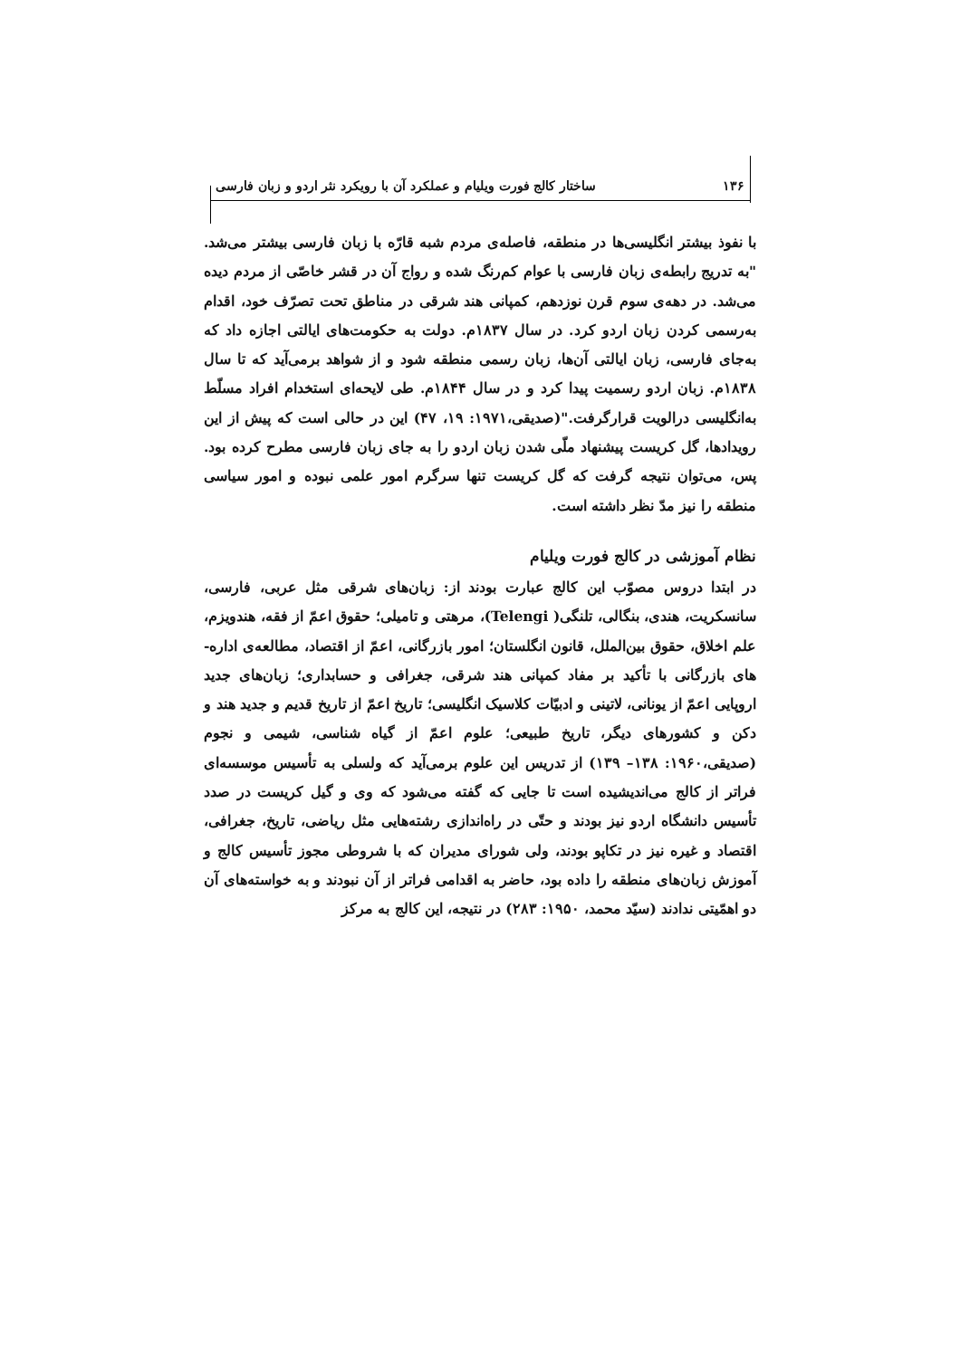۱۳۶ ساختار کالج فورت ویلیام و عملکرد آن با رویکرد نثر اردو و زبان فارسی
با نفوذ بیشتر انگلیسی‌ها در منطقه، فاصله‌ی مردم شبه قارّه با زبان فارسی بیشتر می‌شد. "به تدریج رابطه‌ی زبان فارسی با عوام کم‌رنگ شده و رواج آن در قشر خاصّی از مردم دیده می‌شد. در دهه‌ی سوم قرن نوزدهم، کمپانی هند شرقی در مناطق تحت تصرّف خود، اقدام به‌رسمی کردن زبان اردو کرد. در سال ۱۸۳۷م. دولت به حکومت‌های ایالتی اجازه داد که به‌جای فارسی، زبان ایالتی آن‌ها، زبان رسمی منطقه شود و از شواهد برمی‌آید که تا سال ۱۸۳۸م. زبان اردو رسمیت پیدا کرد و در سال ۱۸۴۴م. طی لایحه‌ای استخدام افراد مسلّط به‌انگلیسی درالویت قرارگرفت."(صدیقی،۱۹۷۱: ۱۹، ۴۷) این در حالی است که پیش از این رویدادها، گل کریست پیشنهاد ملّی شدن زبان اردو را به جای زبان فارسی مطرح کرده بود. پس، می‌توان نتیجه گرفت که گل کریست تنها سرگرم امور علمی نبوده و امور سیاسی منطقه را نیز مدّ نظر داشته است.
نظام آموزشی در کالج فورت ویلیام
در ابتدا دروس مصوّب این کالج عبارت بودند از: زبان‌های شرقی مثل عربی، فارسی، سانسکریت، هندی، بنگالی، تلنگی( Telengi)، مرهتی و تامیلی؛ حقوق اعمّ از فقه، هندویزم، علم اخلاق، حقوق بین‌الملل، قانون انگلستان؛ امور بازرگانی، اعمّ از اقتصاد، مطالعه‌ی اداره-های بازرگانی با تأکید بر مفاد کمپانی هند شرقی، جغرافی و حسابداری؛ زبان‌های جدید اروپایی اعمّ از یونانی، لاتینی و ادبیّات کلاسیک انگلیسی؛ تاریخ اعمّ از تاریخ قدیم و جدید هند و دکن و کشورهای دیگر، تاریخ طبیعی؛ علوم اعمّ از گیاه شناسی، شیمی و نجوم (صدیقی،۱۹۶۰: ۱۳۸– ۱۳۹) از تدریس این علوم برمی‌آید که ولسلی به تأسیس موسسه‌ای فراتر از کالج می‌اندیشیده است تا جایی که گفته می‌شود که وی و گیل کریست در صدد تأسیس دانشگاه اردو نیز بودند و حتّی در راه‌اندازی رشته‌هایی مثل ریاضی، تاریخ، جغرافی، اقتصاد و غیره نیز در تکاپو بودند، ولی شورای مدیران که با شروطی مجوز تأسیس کالج و آموزش زبان‌های منطقه را داده بود، حاضر به اقدامی فراتر از آن نبودند و به خواسته‌های آن دو اهمّیتی ندادند (سیّد محمد، ۱۹۵۰: ۲۸۳) در نتیجه، این کالج به مرکز